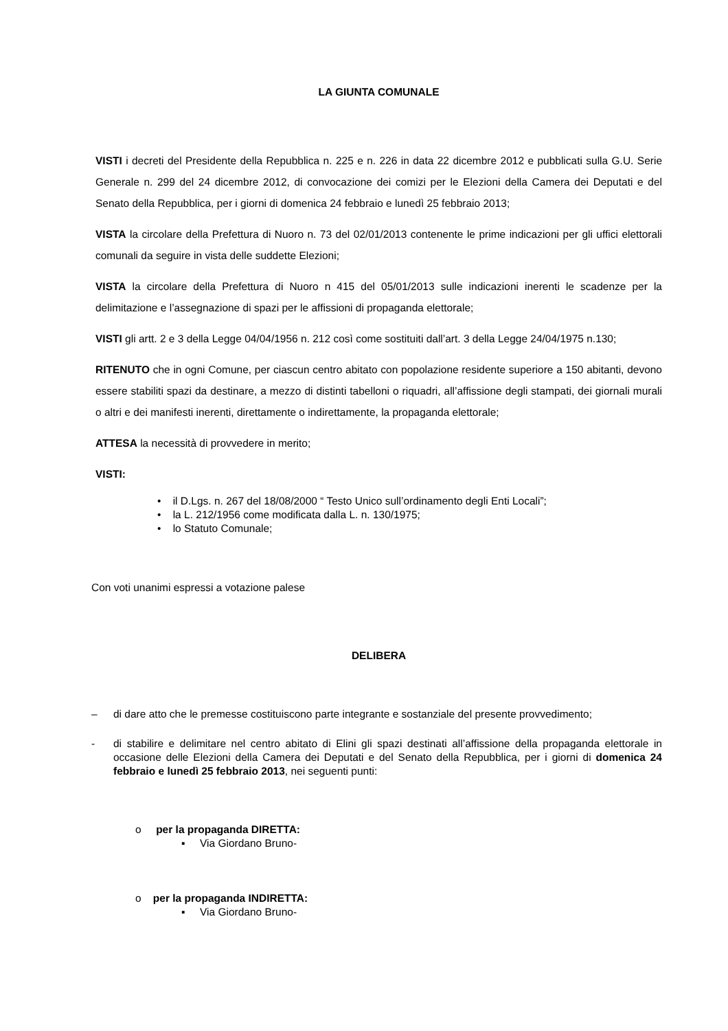LA GIUNTA COMUNALE
VISTI i decreti del Presidente della Repubblica n. 225 e n. 226 in data 22 dicembre 2012 e pubblicati sulla G.U. Serie Generale n. 299 del 24 dicembre 2012, di convocazione dei comizi per le Elezioni della Camera dei Deputati e del Senato della Repubblica, per i giorni di domenica 24 febbraio e lunedì 25 febbraio 2013;
VISTA la circolare della Prefettura di Nuoro n. 73 del 02/01/2013 contenente le prime indicazioni per gli uffici elettorali comunali da seguire in vista delle suddette Elezioni;
VISTA la circolare della Prefettura di Nuoro n 415 del 05/01/2013 sulle indicazioni inerenti le scadenze per la delimitazione e l’assegnazione di spazi per le affissioni di propaganda elettorale;
VISTI gli artt. 2 e 3 della Legge 04/04/1956 n. 212 così come sostituiti dall’art. 3 della Legge 24/04/1975 n.130;
RITENUTO che in ogni Comune, per ciascun centro abitato con popolazione residente superiore a 150 abitanti, devono essere stabiliti spazi da destinare, a mezzo di distinti tabelloni o riquadri, all’affissione degli stampati, dei giornali murali o altri e dei manifesti inerenti, direttamente o indirettamente, la propaganda elettorale;
ATTESA la necessità di provvedere in merito;
VISTI:
• il D.Lgs. n. 267 del 18/08/2000 “ Testo Unico sull’ordinamento degli Enti Locali”;
• la L. 212/1956 come modificata dalla L. n. 130/1975;
• lo Statuto Comunale;
Con voti unanimi espressi a votazione palese
DELIBERA
– di dare atto che le premesse costituiscono parte integrante e sostanziale del presente provvedimento;
- di stabilire e delimitare nel centro abitato di Elini gli spazi destinati all’affissione della propaganda elettorale in occasione delle Elezioni della Camera dei Deputati e del Senato della Repubblica, per i giorni di domenica 24 febbraio e lunedì 25 febbraio 2013, nei seguenti punti:
o per la propaganda DIRETTA:
▪ Via Giordano Bruno-
o per la propaganda INDIRETTA:
▪ Via Giordano Bruno-